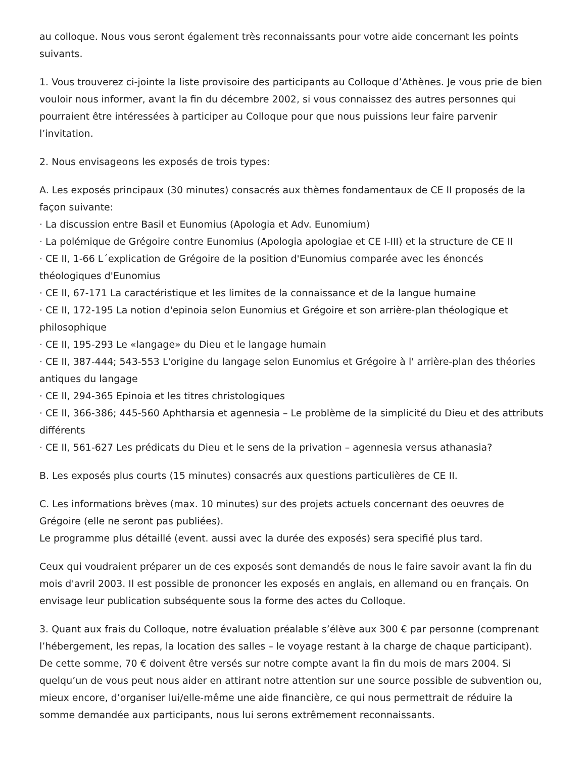au colloque. Nous vous seront également très reconnaissants pour votre aide concernant les points suivants.
1. Vous trouverez ci-jointe la liste provisoire des participants au Colloque d’Athènes. Je vous prie de bien vouloir nous informer, avant la fin du décembre 2002, si vous connaissez des autres personnes qui pourraient être intéressées à participer au Colloque pour que nous puissions leur faire parvenir l’invitation.
2. Nous envisageons les exposés de trois types:
A. Les exposés principaux (30 minutes) consacrés aux thèmes fondamentaux de CE II proposés de la façon suivante:
· La discussion entre Basil et Eunomius (Apologia et Adv. Eunomium)
· La polémique de Grégoire contre Eunomius (Apologia apologiae et CE I-III) et la structure de CE II
· CE II, 1-66 L´explication de Grégoire de la position d'Eunomius comparée avec les énoncés théologiques d'Eunomius
· CE II, 67-171 La caractéristique et les limites de la connaissance et de la langue humaine
· CE II, 172-195 La notion d'epinoia selon Eunomius et Grégoire et son arrière-plan théologique et philosophique
· CE II, 195-293 Le «langage» du Dieu et le langage humain
· CE II, 387-444; 543-553 L'origine du langage selon Eunomius et Grégoire à l' arrière-plan des théories antiques du langage
· CE II, 294-365 Epinoia et les titres christologiques
· CE II, 366-386; 445-560 Aphtharsia et agennesia – Le problème de la simplicité du Dieu et des attributs différents
· CE II, 561-627 Les prédicats du Dieu et le sens de la privation – agennesia versus athanasia?
B. Les exposés plus courts (15 minutes) consacrés aux questions particulières de CE II.
C. Les informations brèves (max. 10 minutes) sur des projets actuels concernant des oeuvres de Grégoire (elle ne seront pas publiées).
Le programme plus détaillé (event. aussi avec la durée des exposés) sera specifié plus tard.
Ceux qui voudraient préparer un de ces exposés sont demandés de nous le faire savoir avant la fin du mois d'avril 2003. Il est possible de prononcer les exposés en anglais, en allemand ou en français. On envisage leur publication subséquente sous la forme des actes du Colloque.
3. Quant aux frais du Colloque, notre évaluation préalable s’élève aux 300 € par personne (comprenant l’hébergement, les repas, la location des salles – le voyage restant à la charge de chaque participant). De cette somme, 70 € doivent être versés sur notre compte avant la fin du mois de mars 2004. Si quelqu’un de vous peut nous aider en attirant notre attention sur une source possible de subvention ou, mieux encore, d’organiser lui/elle-même une aide financière, ce qui nous permettrait de réduire la somme demandée aux participants, nous lui serons extrêmement reconnaissants.